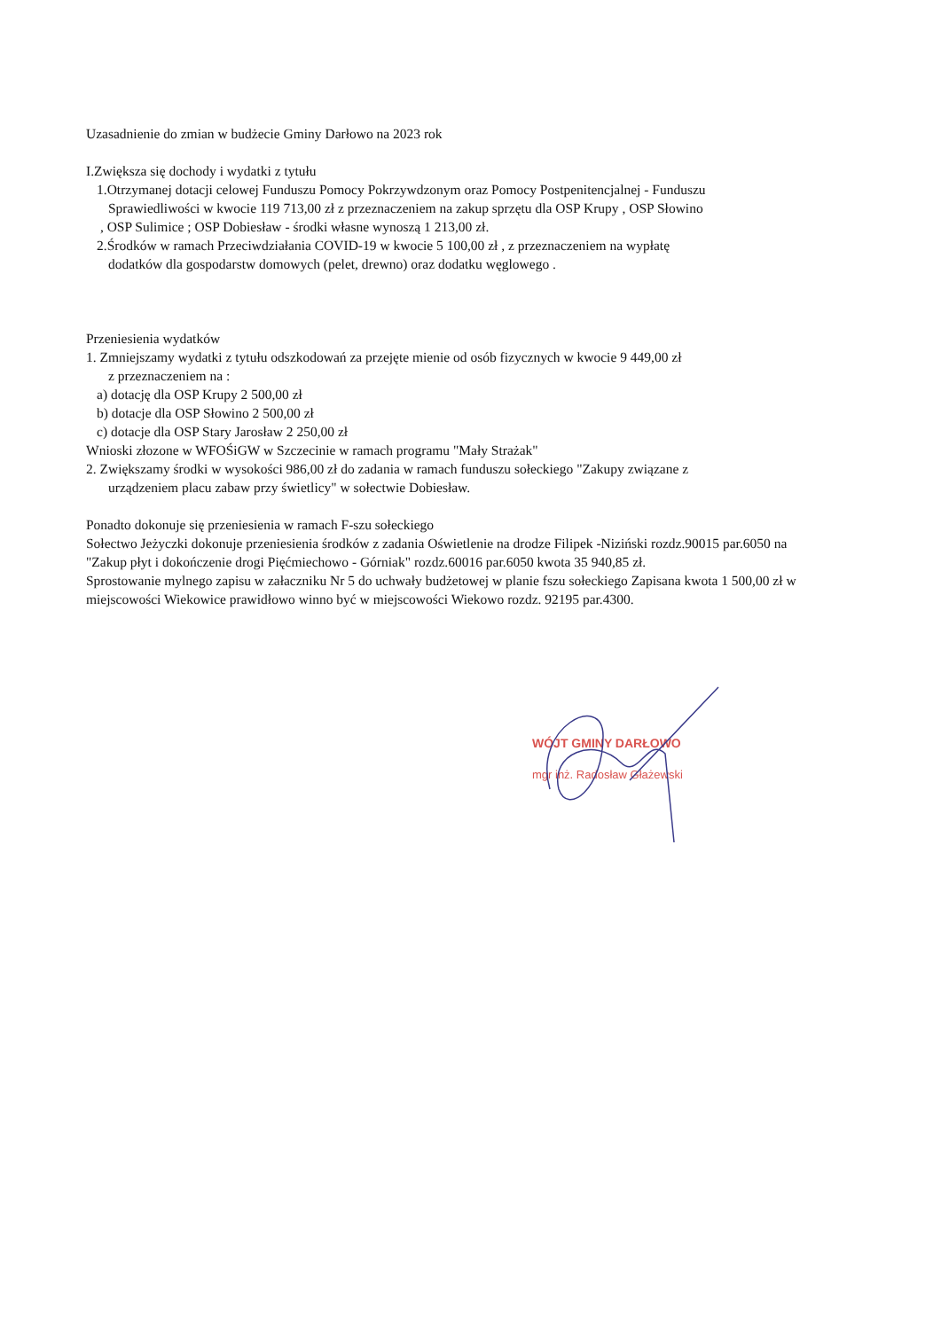Uzasadnienie do zmian w budżecie Gminy Darłowo na 2023 rok
I.Zwiększa się dochody i wydatki z tytułu
1.Otrzymanej dotacji celowej Funduszu Pomocy Pokrzywdzonym oraz Pomocy Postpenitencjalnej - Funduszu
Sprawiedliwości w kwocie 119 713,00 zł z przeznaczeniem na zakup sprzętu dla OSP Krupy , OSP Słowino
, OSP Sulimice ; OSP Dobiesław - środki własne wynoszą 1 213,00 zł.
2.Środków w ramach Przeciwdziałania COVID-19 w kwocie 5 100,00 zł , z przeznaczeniem na wypłatę
dodatków dla gospodarstw domowych (pelet, drewno) oraz dodatku węglowego .
Przeniesienia wydatków
1. Zmniejszamy wydatki z tytułu odszkodowań za przejęte mienie od osób fizycznych w kwocie 9 449,00 zł
z przeznaczeniem na :
a) dotację dla OSP Krupy 2 500,00 zł
b) dotacje dla OSP Słowino 2 500,00 zł
c) dotacje dla OSP Stary Jarosław 2 250,00 zł
Wnioski złozone w WFOŚiGW w Szczecinie w ramach programu "Mały Strażak"
2. Zwiększamy środki w wysokości 986,00 zł do zadania w ramach funduszu sołeckiego "Zakupy związane z
urządzeniem placu zabaw przy świetlicy" w sołectwie Dobiesław.
Ponadto dokonuje się przeniesienia w ramach F-szu sołeckiego
Sołectwo Jeżyczki dokonuje przeniesienia środków z zadania Oświetlenie na drodze Filipek -Niziński rozdz.90015 par.6050 na "Zakup płyt i dokończenie drogi Pięćmiechowo - Górniak" rozdz.60016 par.6050 kwota 35 940,85 zł.
Sprostowanie mylnego zapisu w załaczniku Nr 5 do uchwały budżetowej w planie fszu sołeckiego Zapisana kwota 1 500,00 zł w miejscowości Wiekowice prawidłowo winno być w miejscowości Wiekowo rozdz. 92195 par.4300.
WÓJT GMINY DARŁOWO
mgr inż. Radosław Głażewski